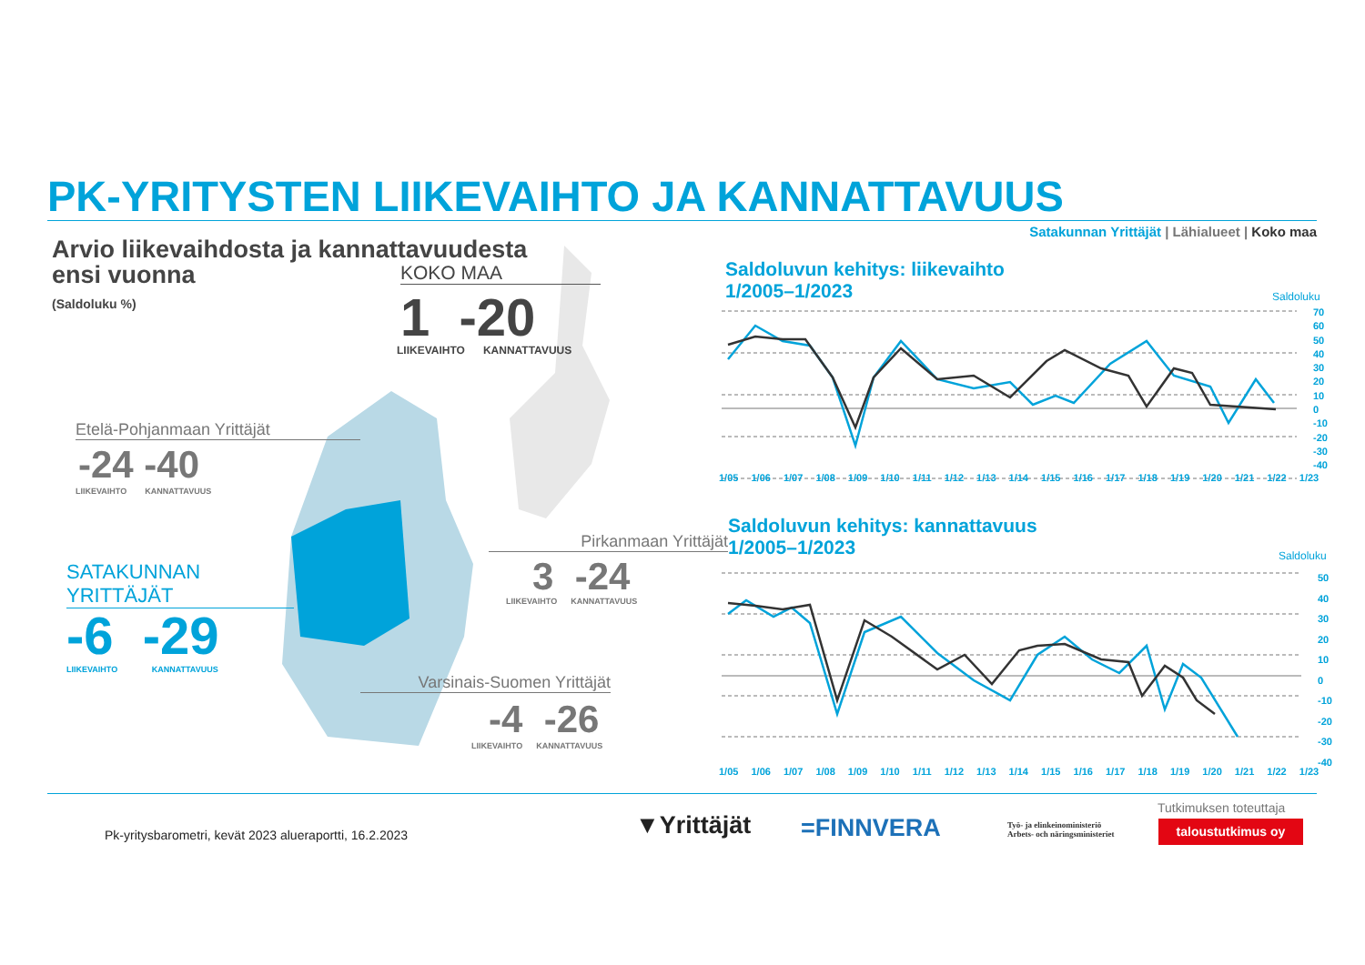PK-YRITYSTEN LIIKEVAIHTO JA KANNATTAVUUS
Satakunnan Yrittäjät | Lähialueet | Koko maa
Arvio liikevaihdosta ja kannattavuudesta
ensi vuonna
(Saldoluku %)
KOKO MAA
1 -20
LIIKEVAIHTO KANNATTAVUUS
Etelä-Pohjanmaan Yrittäjät
-24 -40
LIIKEVAIHTO KANNATTAVUUS
Pirkanmaan Yrittäjät
3 -24
LIIKEVAIHTO KANNATTAVUUS
SATAKUNNAN
YRITTÄJÄT
-6 -29
LIIKEVAIHTO KANNATTAVUUS
Varsinais-Suomen Yrittäjät
-4 -26
LIIKEVAIHTO KANNATTAVUUS
Saldoluvun kehitys: liikevaihto
1/2005–1/2023
Saldoluku
70
60
50
40
30
20
10
0
-10
-20
-30
-40
1/05 1/06 1/07 1/08 1/09 1/10 1/11 1/12 1/13 1/14 1/15 1/16 1/17 1/18 1/19 1/20 1/21 1/22 1/23
Saldoluvun kehitys: kannattavuus
1/2005–1/2023
Saldoluku
50
40
30
20
10
0
-10
-20
-30
-40
1/05 1/06 1/07 1/08 1/09 1/10 1/11 1/12 1/13 1/14 1/15 1/16 1/17 1/18 1/19 1/20 1/21 1/22 1/23
Pk-yritysbarometri, kevät 2023 alueraportti, 16.2.2023
▼Yrittäjät =FINNVERA
Työ- ja elinkeinoministeriö
Arbets- och näringsministeriet
Tutkimuksen toteuttaja
taloustutkimus oy